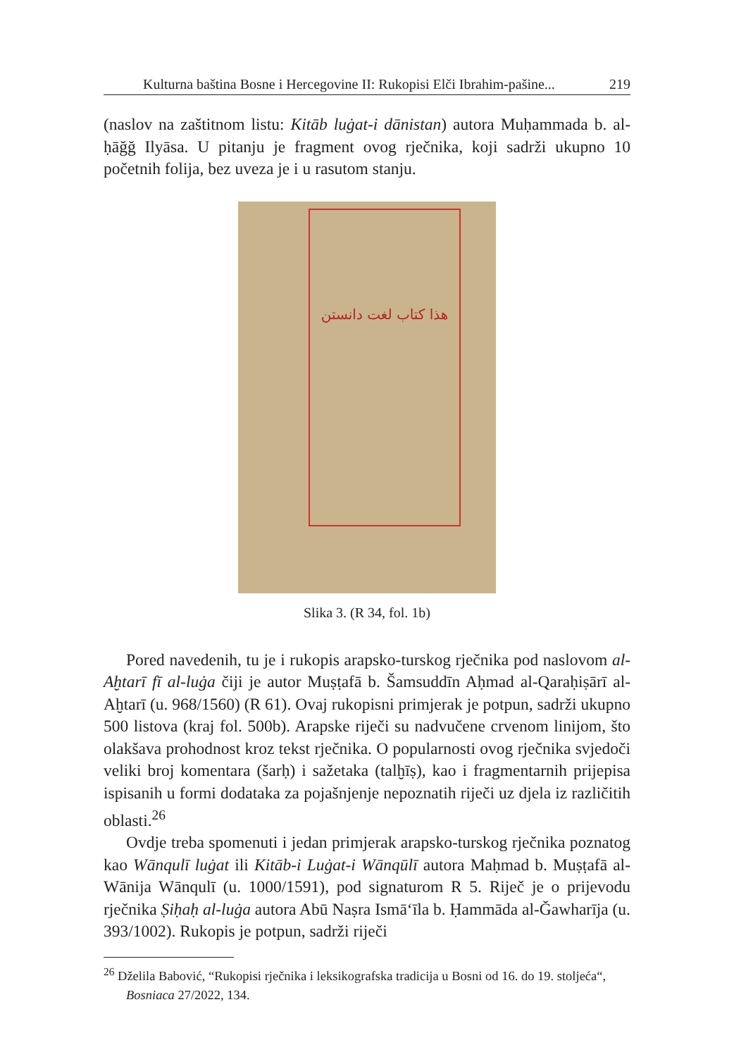Kulturna baština Bosne i Hercegovine II: Rukopisi Elči Ibrahim-pašine... 219
(naslov na zaštitnom listu: Kitāb luġat-i dānistan) autora Muḥammada b. al-ḥāğğ Ilyāsa. U pitanju je fragment ovog rječnika, koji sadrži ukupno 10 početnih folija, bez uveza je i u rasutom stanju.
هذا كتاب لغت دانستن
Slika 3. (R 34, fol. 1b)
Pored navedenih, tu je i rukopis arapsko-turskog rječnika pod naslovom al-Aḫtarī fī al-luġa čiji je autor Muṣṭafā b. Šamsuddīn Aḥmad al-Qaraḥiṣārī al-Aḫtarī (u. 968/1560) (R 61). Ovaj rukopisni primjerak je potpun, sadrži ukupno 500 listova (kraj fol. 500b). Arapske riječi su nadvučene crvenom linijom, što olakšava prohodnost kroz tekst rječnika. O popularnosti ovog rječnika svjedoči veliki broj komentara (šarḥ) i sažetaka (talḫīṣ), kao i fragmentarnih prijepisa ispisanih u formi dodataka za pojašnjenje nepoznatih riječi uz djela iz različitih oblasti.<sup>26</sup>
Ovdje treba spomenuti i jedan primjerak arapsko-turskog rječnika poznatog kao Wānqulī luġat ili Kitāb-i Luġat-i Wānqūlī autora Maḥmad b. Muṣṭafā al-Wānija Wānqulī (u. 1000/1591), pod signaturom R 5. Riječ je o prijevodu rječnika Ṣiḥaḥ al-luġa autora Abū Naṣra Ismā‘īla b. Ḥammāda al-Ğawharīja (u. 393/1002). Rukopis je potpun, sadrži riječi
<sup>26</sup> Dželila Babović, “Rukopisi rječnika i leksikografska tradicija u Bosni od 16. do 19. stoljeća“, Bosniaca 27/2022, 134.